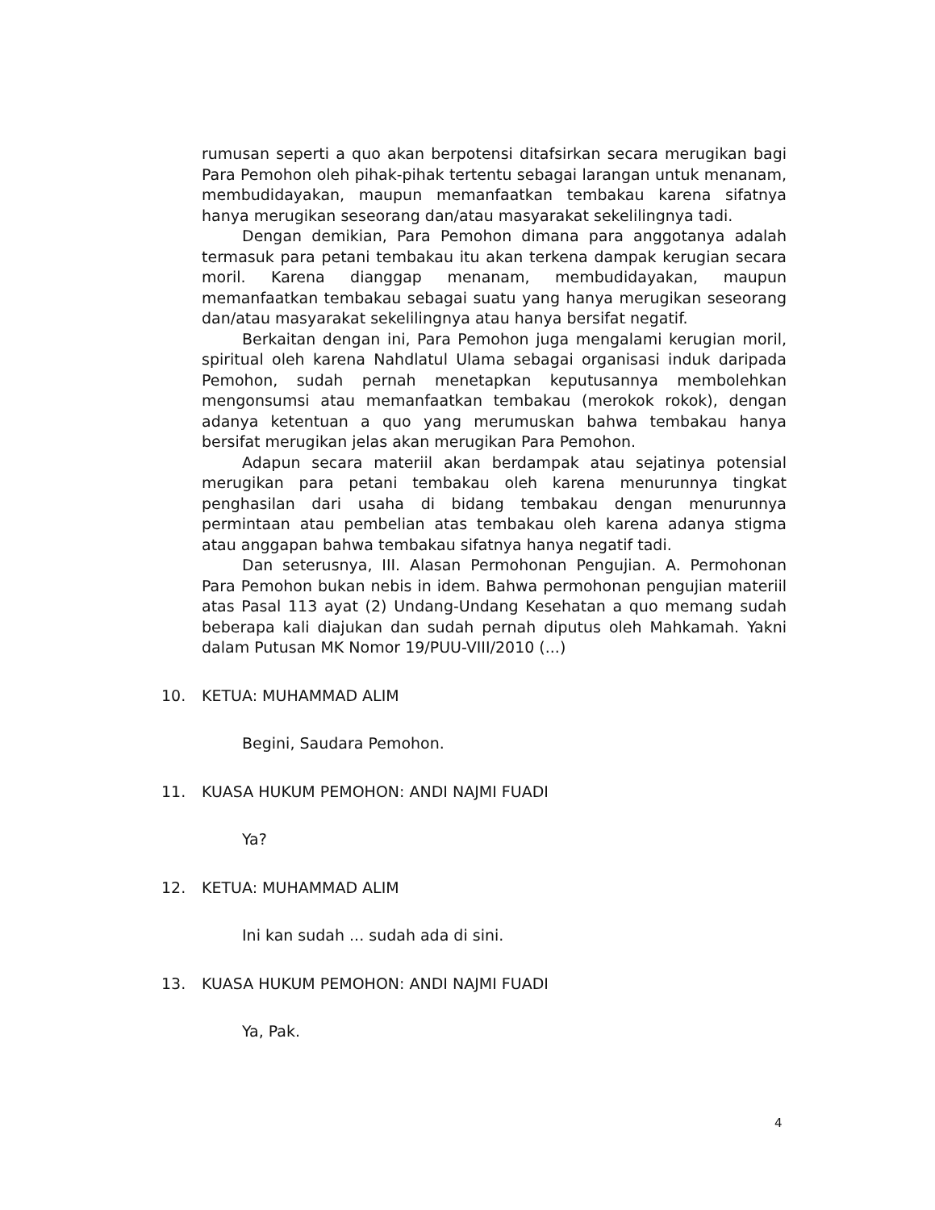rumusan seperti a quo akan berpotensi ditafsirkan secara merugikan bagi Para Pemohon oleh pihak-pihak tertentu sebagai larangan untuk menanam, membudidayakan, maupun memanfaatkan tembakau karena sifatnya hanya merugikan seseorang dan/atau masyarakat sekelilingnya tadi.
Dengan demikian, Para Pemohon dimana para anggotanya adalah termasuk para petani tembakau itu akan terkena dampak kerugian secara moril. Karena dianggap menanam, membudidayakan, maupun memanfaatkan tembakau sebagai suatu yang hanya merugikan seseorang dan/atau masyarakat sekelilingnya atau hanya bersifat negatif.
Berkaitan dengan ini, Para Pemohon juga mengalami kerugian moril, spiritual oleh karena Nahdlatul Ulama sebagai organisasi induk daripada Pemohon, sudah pernah menetapkan keputusannya membolehkan mengonsumsi atau memanfaatkan tembakau (merokok rokok), dengan adanya ketentuan a quo yang merumuskan bahwa tembakau hanya bersifat merugikan jelas akan merugikan Para Pemohon.
Adapun secara materiil akan berdampak atau sejatinya potensial merugikan para petani tembakau oleh karena menurunnya tingkat penghasilan dari usaha di bidang tembakau dengan menurunnya permintaan atau pembelian atas tembakau oleh karena adanya stigma atau anggapan bahwa tembakau sifatnya hanya negatif tadi.
Dan seterusnya, III. Alasan Permohonan Pengujian. A. Permohonan Para Pemohon bukan nebis in idem. Bahwa permohonan pengujian materiil atas Pasal 113 ayat (2) Undang-Undang Kesehatan a quo memang sudah beberapa kali diajukan dan sudah pernah diputus oleh Mahkamah. Yakni dalam Putusan MK Nomor 19/PUU-VIII/2010 (...)
10. KETUA: MUHAMMAD ALIM
Begini, Saudara Pemohon.
11. KUASA HUKUM PEMOHON: ANDI NAJMI FUADI
Ya?
12. KETUA: MUHAMMAD ALIM
Ini kan sudah ... sudah ada di sini.
13. KUASA HUKUM PEMOHON: ANDI NAJMI FUADI
Ya, Pak.
4